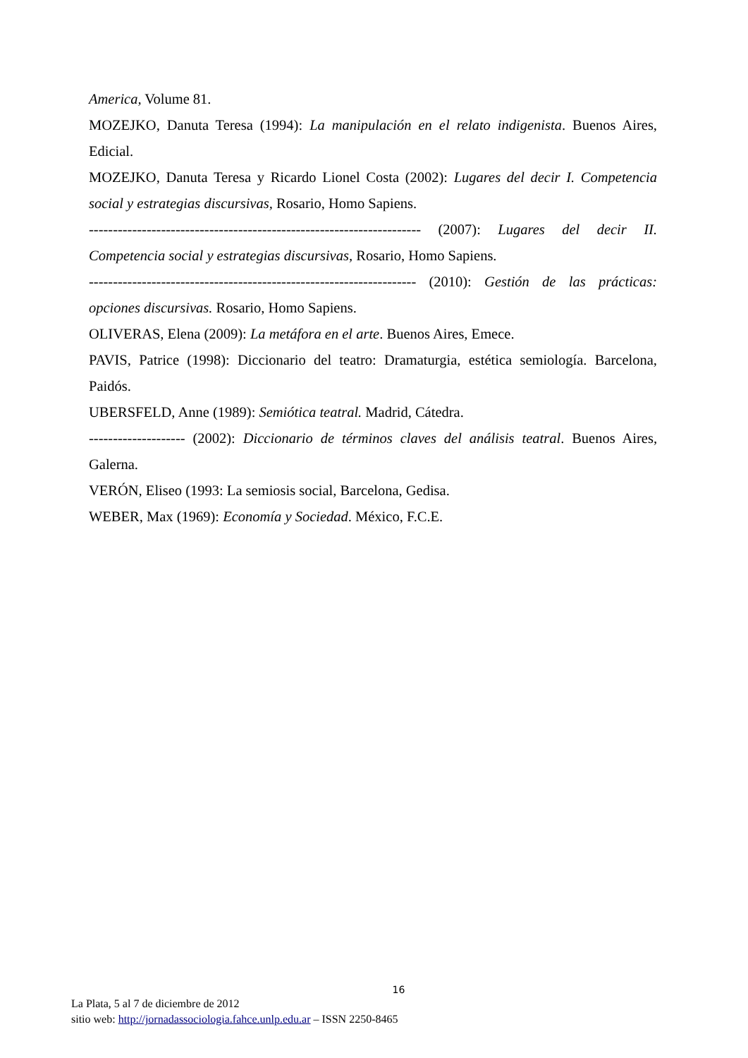America, Volume 81.
MOZEJKO, Danuta Teresa (1994): La manipulación en el relato indigenista. Buenos Aires, Edicial.
MOZEJKO, Danuta Teresa y Ricardo Lionel Costa (2002): Lugares del decir I. Competencia social y estrategias discursivas, Rosario, Homo Sapiens.
--------------------------------------------------------------------- (2007): Lugares del decir II. Competencia social y estrategias discursivas, Rosario, Homo Sapiens.
-------------------------------------------------------------------- (2010): Gestión de las prácticas: opciones discursivas. Rosario, Homo Sapiens.
OLIVERAS, Elena (2009): La metáfora en el arte. Buenos Aires, Emece.
PAVIS, Patrice (1998): Diccionario del teatro: Dramaturgia, estética semiología. Barcelona, Paidós.
UBERSFELD, Anne (1989): Semiótica teatral. Madrid, Cátedra.
-------------------- (2002): Diccionario de términos claves del análisis teatral. Buenos Aires, Galerna.
VERÓN, Eliseo (1993: La semiosis social, Barcelona, Gedisa.
WEBER, Max (1969): Economía y Sociedad. México, F.C.E.
16
La Plata, 5 al 7 de diciembre de 2012
sitio web: http://jornadassociologia.fahce.unlp.edu.ar – ISSN 2250-8465